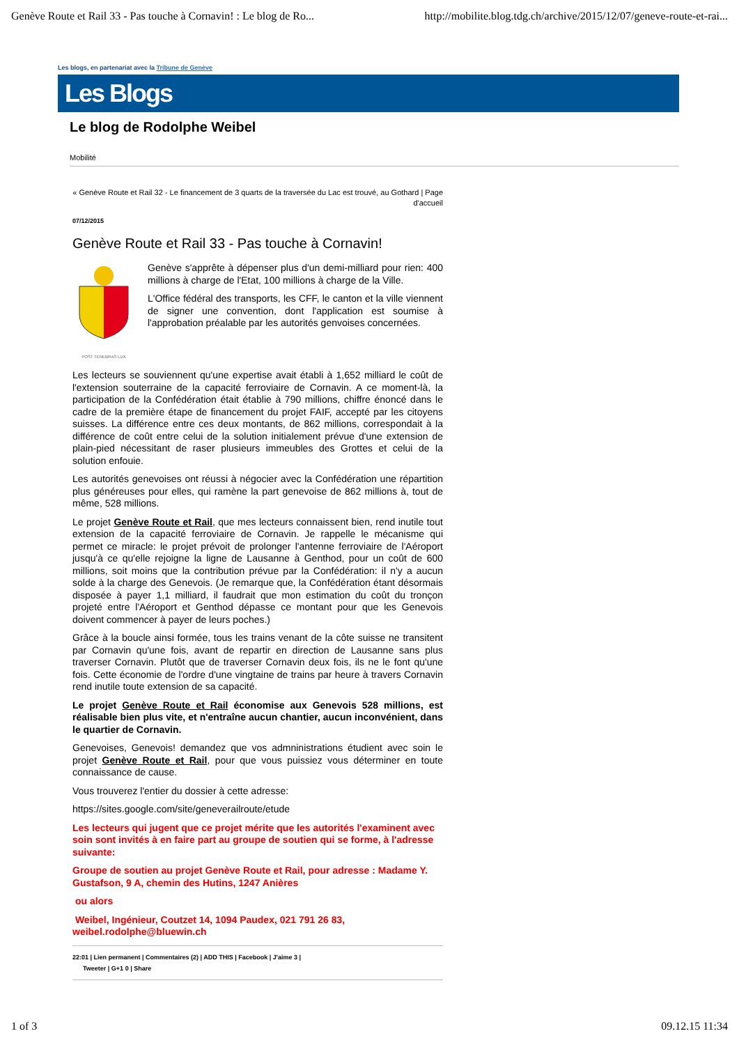Genève Route et Rail 33 - Pas touche à Cornavin! : Le blog de Ro... http://mobilite.blog.tdg.ch/archive/2015/12/07/geneve-route-et-rai...
Les blogs, en partenariat avec la Tribune de Genève
Les Blogs
Le blog de Rodolphe Weibel
Mobilité
« Genève Route et Rail 32 - Le financement de 3 quarts de la traversée du Lac est trouvé, au Gothard | Page d'accueil
07/12/2015
Genève Route et Rail 33 - Pas touche à Cornavin!
POST TENEBRAS LUX
Genève s'apprête à dépenser plus d'un demi-milliard pour rien: 400 millions à charge de l'Etat, 100 millions à charge de la Ville.
L'Office fédéral des transports, les CFF, le canton et la ville viennent de signer une convention, dont l'application est soumise à l'approbation préalable par les autorités genvoises concernées.
Les lecteurs se souviennent qu'une expertise avait établi à 1,652 milliard le coût de l'extension souterraine de la capacité ferroviaire de Cornavin. A ce moment-là, la participation de la Confédération était établie à 790 millions, chiffre énoncé dans le cadre de la première étape de financement du projet FAIF, accepté par les citoyens suisses. La différence entre ces deux montants, de 862 millions, correspondait à la différence de coût entre celui de la solution initialement prévue d'une extension de plain-pied nécessitant de raser plusieurs immeubles des Grottes et celui de la solution enfouie.
Les autorités genevoises ont réussi à négocier avec la Confédération une répartition plus généreuses pour elles, qui ramène la part genevoise de 862 millions à, tout de même, 528 millions.
Le projet Genève Route et Rail, que mes lecteurs connaissent bien, rend inutile tout extension de la capacité ferroviaire de Cornavin. Je rappelle le mécanisme qui permet ce miracle: le projet prévoit de prolonger l'antenne ferroviaire de l'Aéroport jusqu'à ce qu'elle rejoigne la ligne de Lausanne à Genthod, pour un coût de 600 millions, soit moins que la contribution prévue par la Confédération: il n'y a aucun solde à la charge des Genevois. (Je remarque que, la Confédération étant désormais disposée à payer 1,1 milliard, il faudrait que mon estimation du coût du tronçon projeté entre l'Aéroport et Genthod dépasse ce montant pour que les Genevois doivent commencer à payer de leurs poches.)
Grâce à la boucle ainsi formée, tous les trains venant de la côte suisse ne transitent par Cornavin qu'une fois, avant de repartir en direction de Lausanne sans plus traverser Cornavin. Plutôt que de traverser Cornavin deux fois, ils ne le font qu'une fois. Cette économie de l'ordre d'une vingtaine de trains par heure à travers Cornavin rend inutile toute extension de sa capacité.
Le projet Genève Route et Rail économise aux Genevois 528 millions, est réalisable bien plus vite, et n'entraîne aucun chantier, aucun inconvénient, dans le quartier de Cornavin.
Genevoises, Genevois! demandez que vos admninistrations étudient avec soin le projet Genève Route et Rail, pour que vous puissiez vous déterminer en toute connaissance de cause.
Vous trouverez l'entier du dossier à cette adresse:
https://sites.google.com/site/geneverailroute/etude
Les lecteurs qui jugent que ce projet mérite que les autorités l'examinent avec soin sont invités à en faire part au groupe de soutien qui se forme, à l'adresse suivante:
Groupe de soutien au projet Genève Route et Rail, pour adresse : Madame Y. Gustafson, 9 A, chemin des Hutins, 1247 Anières
ou alors
Weibel, Ingénieur, Coutzet 14, 1094 Paudex, 021 791 26 83, weibel.rodolphe@bluewin.ch
22:01 | Lien permanent | Commentaires (2) | ADD THIS | Facebook | J'aime 3 |
Tweeter | G+1 0 | Share
1 of 3 09.12.15 11:34